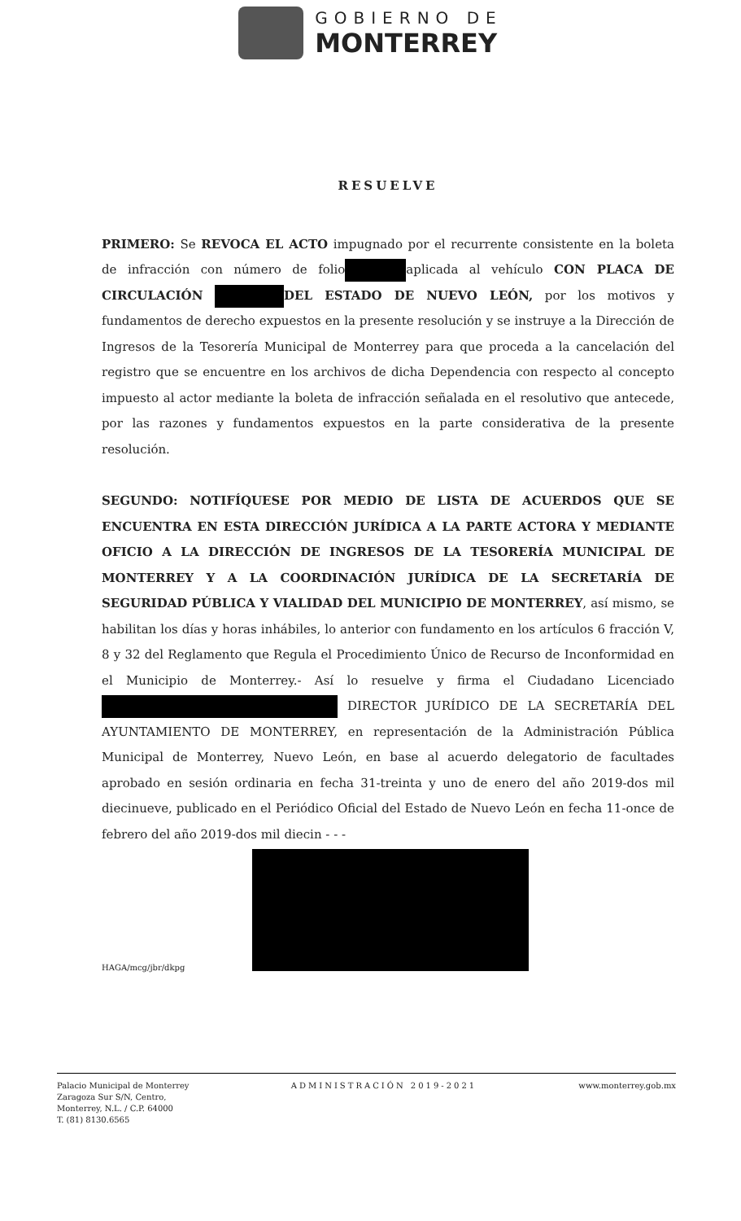GOBIERNO DE
MONTERREY
RESUELVE
PRIMERO: Se REVOCA EL ACTO impugnado por el recurrente consistente en la boleta de infracción con número de folio aplicada al vehículo CON PLACA DE CIRCULACIÓN DEL ESTADO DE NUEVO LEÓN, por los motivos y fundamentos de derecho expuestos en la presente resolución y se instruye a la Dirección de Ingresos de la Tesorería Municipal de Monterrey para que proceda a la cancelación del registro que se encuentre en los archivos de dicha Dependencia con respecto al concepto impuesto al actor mediante la boleta de infracción señalada en el resolutivo que antecede, por las razones y fundamentos expuestos en la parte considerativa de la presente resolución.
SEGUNDO: NOTIFÍQUESE POR MEDIO DE LISTA DE ACUERDOS QUE SE ENCUENTRA EN ESTA DIRECCIÓN JURÍDICA A LA PARTE ACTORA Y MEDIANTE OFICIO A LA DIRECCIÓN DE INGRESOS DE LA TESORERÍA MUNICIPAL DE MONTERREY Y A LA COORDINACIÓN JURÍDICA DE LA SECRETARÍA DE SEGURIDAD PÚBLICA Y VIALIDAD DEL MUNICIPIO DE MONTERREY, así mismo, se habilitan los días y horas inhábiles, lo anterior con fundamento en los artículos 6 fracción V, 8 y 32 del Reglamento que Regula el Procedimiento Único de Recurso de Inconformidad en el Municipio de Monterrey.- Así lo resuelve y firma el Ciudadano Licenciado DIRECTOR JURÍDICO DE LA SECRETARÍA DEL AYUNTAMIENTO DE MONTERREY, en representación de la Administración Pública Municipal de Monterrey, Nuevo León, en base al acuerdo delegatorio de facultades aprobado en sesión ordinaria en fecha 31-treinta y uno de enero del año 2019-dos mil diecinueve, publicado en el Periódico Oficial del Estado de Nuevo León en fecha 11-once de febrero del año 2019-dos mil diecin - - -
HAGA/mcg/jbr/dkpg
Palacio Municipal de Monterrey
Zaragoza Sur S/N, Centro,
Monterrey, N.L. / C.P. 64000
T. (81) 8130.6565
ADMINISTRACIÓN 2019-2021 www.monterrey.gob.mx